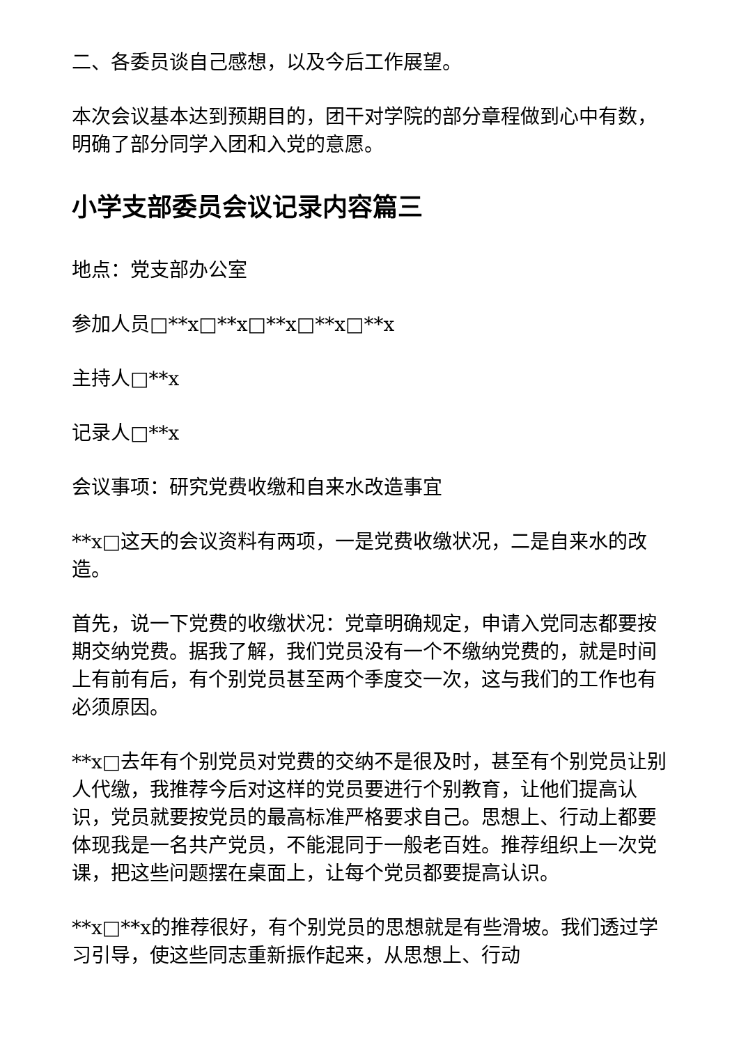二、各委员谈自己感想，以及今后工作展望。
本次会议基本达到预期目的，团干对学院的部分章程做到心中有数，明确了部分同学入团和入党的意愿。
小学支部委员会议记录内容篇三
地点：党支部办公室
参加人员□**x□**x□**x□**x□**x
主持人□**x
记录人□**x
会议事项：研究党费收缴和自来水改造事宜
**x□这天的会议资料有两项，一是党费收缴状况，二是自来水的改造。
首先，说一下党费的收缴状况：党章明确规定，申请入党同志都要按期交纳党费。据我了解，我们党员没有一个不缴纳党费的，就是时间上有前有后，有个别党员甚至两个季度交一次，这与我们的工作也有必须原因。
**x□去年有个别党员对党费的交纳不是很及时，甚至有个别党员让别人代缴，我推荐今后对这样的党员要进行个别教育，让他们提高认识，党员就要按党员的最高标准严格要求自己。思想上、行动上都要体现我是一名共产党员，不能混同于一般老百姓。推荐组织上一次党课，把这些问题摆在桌面上，让每个党员都要提高认识。
**x□**x的推荐很好，有个别党员的思想就是有些滑坡。我们透过学习引导，使这些同志重新振作起来，从思想上、行动